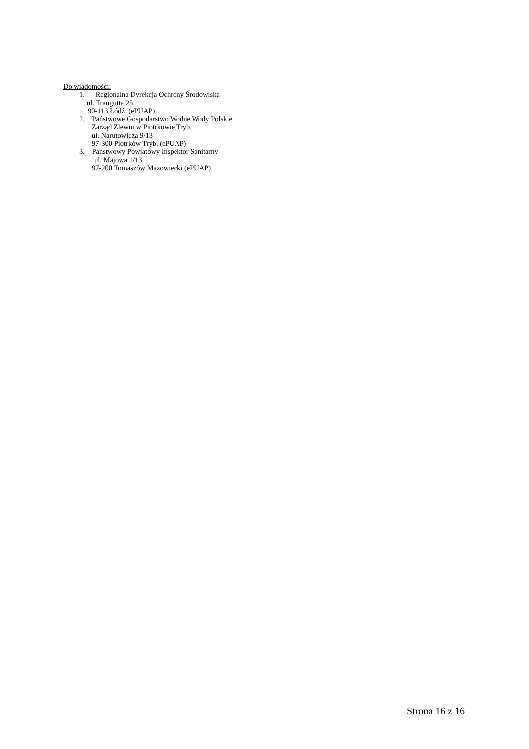Do wiadomości:
1. Regionalna Dyrekcja Ochrony Środowiska
ul. Traugutta 25,
90-113 Łódź (ePUAP)
2. Państwowe Gospodarstwo Wodne Wody Polskie
Zarząd Zlewni w Piotrkowie Tryb.
ul. Narutowicza 9/13
97-300 Piotrków Tryb. (ePUAP)
3. Państwowy Powiatowy Inspektor Sanitarny
ul. Majowa 1/13
97-200 Tomaszów Mazowiecki (ePUAP)
Strona 16 z 16